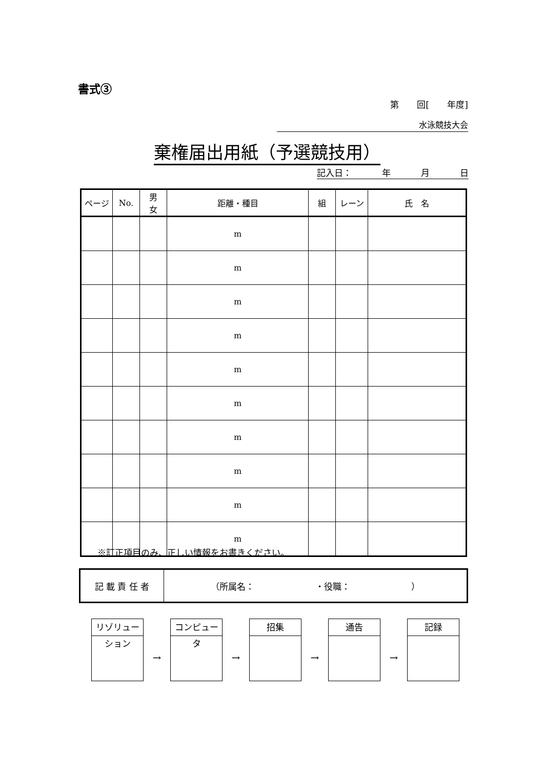書式③
第 回[ 年度]
水泳競技大会
棄権届出用紙（予選競技用）
記入日： 年 月 日
| ページ | No. | 男 女 | 距離・種目 | 組 | レーン | 氏 名 |
| --- | --- | --- | --- | --- | --- | --- |
| | | | m | | | |
| | | | m | | | |
| | | | m | | | |
| | | | m | | | |
| | | | m | | | |
| | | | m | | | |
| | | | m | | | |
| | | | m | | | |
| | | | m | | | |
| | | | m | | | |
※訂正項目のみ、正しい情報をお書きください。
| 記 載 責 任 者 | （所属名： ・役職： ） |
リゾリューション
→
コンピュータ
→
招集
→
通告
→
記録